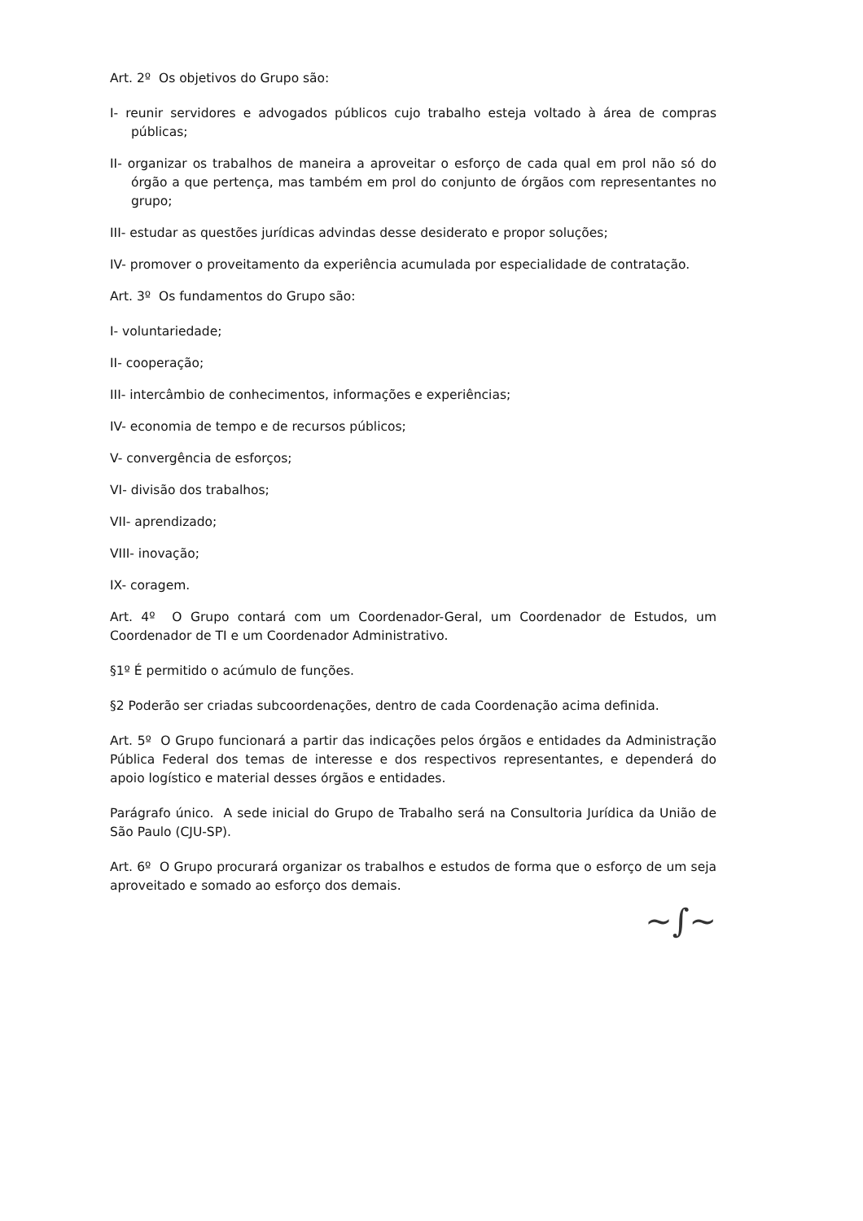Art. 2º Os objetivos do Grupo são:
I- reunir servidores e advogados públicos cujo trabalho esteja voltado à área de compras públicas;
II- organizar os trabalhos de maneira a aproveitar o esforço de cada qual em prol não só do órgão a que pertença, mas também em prol do conjunto de órgãos com representantes no grupo;
III- estudar as questões jurídicas advindas desse desiderato e propor soluções;
IV- promover o proveitamento da experiência acumulada por especialidade de contratação.
Art. 3º Os fundamentos do Grupo são:
I- voluntariedade;
II- cooperação;
III- intercâmbio de conhecimentos, informações e experiências;
IV- economia de tempo e de recursos públicos;
V- convergência de esforços;
VI- divisão dos trabalhos;
VII- aprendizado;
VIII- inovação;
IX- coragem.
Art. 4º O Grupo contará com um Coordenador-Geral, um Coordenador de Estudos, um Coordenador de TI e um Coordenador Administrativo.
§1º É permitido o acúmulo de funções.
§2 Poderão ser criadas subcoordenações, dentro de cada Coordenação acima definida.
Art. 5º O Grupo funcionará a partir das indicações pelos órgãos e entidades da Administração Pública Federal dos temas de interesse e dos respectivos representantes, e dependerá do apoio logístico e material desses órgãos e entidades.
Parágrafo único. A sede inicial do Grupo de Trabalho será na Consultoria Jurídica da União de São Paulo (CJU-SP).
Art. 6º O Grupo procurará organizar os trabalhos e estudos de forma que o esforço de um seja aproveitado e somado ao esforço dos demais.
~∫~